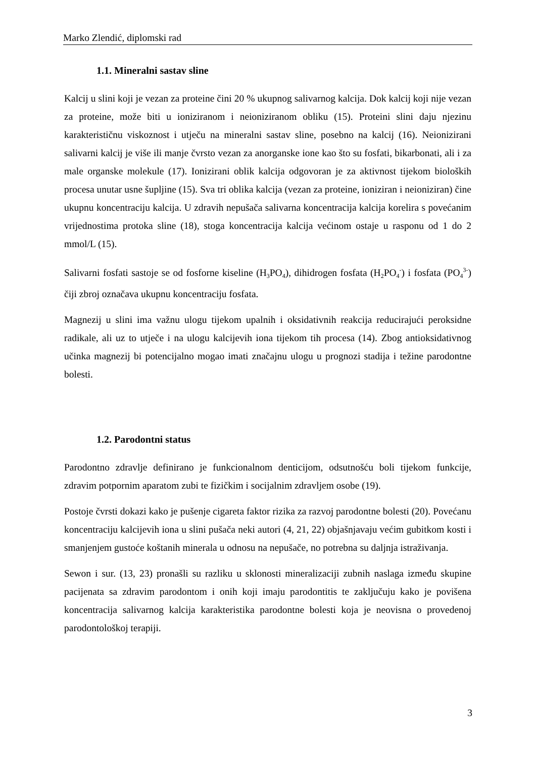Marko Zlendić, diplomski rad
1.1. Mineralni sastav sline
Kalcij u slini koji je vezan za proteine čini 20 % ukupnog salivarnog kalcija. Dok kalcij koji nije vezan za proteine, može biti u ioniziranom i neioniziranom obliku (15). Proteini slini daju njezinu karakterističnu viskoznost i utječu na mineralni sastav sline, posebno na kalcij (16). Neionizirani salivarni kalcij je više ili manje čvrsto vezan za anorganske ione kao što su fosfati, bikarbonati, ali i za male organske molekule (17). Ionizirani oblik kalcija odgovoran je za aktivnost tijekom bioloških procesa unutar usne šupljine (15). Sva tri oblika kalcija (vezan za proteine, ioniziran i neioniziran) čine ukupnu koncentraciju kalcija. U zdravih nepušača salivarna koncentracija kalcija korelira s povećanim vrijednostima protoka sline (18), stoga koncentracija kalcija većinom ostaje u rasponu od 1 do 2 mmol/L (15).
Salivarni fosfati sastoje se od fosforne kiseline (H<sub>3</sub>PO<sub>4</sub>), dihidrogen fosfata (H<sub>2</sub>PO<sub>4</sub><sup>-</sup>) i fosfata (PO<sub>4</sub><sup>3-</sup>) čiji zbroj označava ukupnu koncentraciju fosfata.
Magnezij u slini ima važnu ulogu tijekom upalnih i oksidativnih reakcija reducirajući peroksidne radikale, ali uz to utječe i na ulogu kalcijevih iona tijekom tih procesa (14). Zbog antioksidativnog učinka magnezij bi potencijalno mogao imati značajnu ulogu u prognozi stadija i težine parodontne bolesti.
1.2. Parodontni status
Parodontno zdravlje definirano je funkcionalnom denticijom, odsutnošću boli tijekom funkcije, zdravim potpornim aparatom zubi te fizičkim i socijalnim zdravljem osobe (19).
Postoje čvrsti dokazi kako je pušenje cigareta faktor rizika za razvoj parodontne bolesti (20). Povećanu koncentraciju kalcijevih iona u slini pušača neki autori (4, 21, 22) objašnjavaju većim gubitkom kosti i smanjenjem gustoće koštanih minerala u odnosu na nepušače, no potrebna su daljnja istraživanja.
Sewon i sur. (13, 23) pronašli su razliku u sklonosti mineralizaciji zubnih naslaga između skupine pacijenata sa zdravim parodontom i onih koji imaju parodontitis te zaključuju kako je povišena koncentracija salivarnog kalcija karakteristika parodontne bolesti koja je neovisna o provedenoj parodontološkoj terapiji.
3